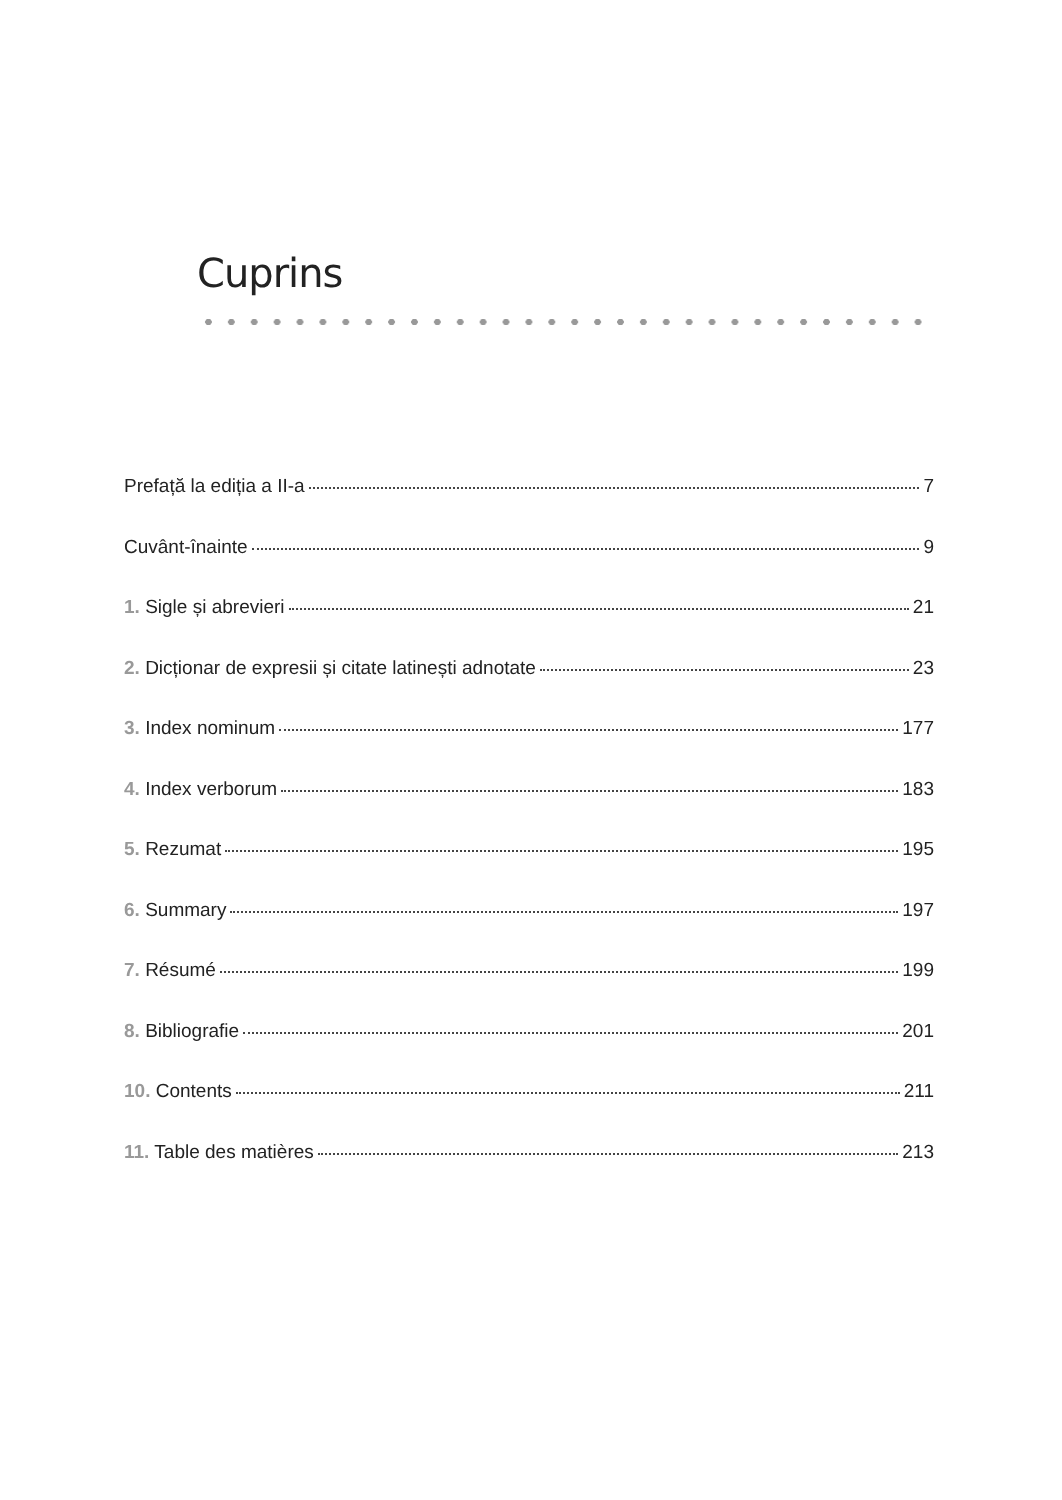Cuprins
Prefață la ediția a II-a 7
Cuvânt-înainte 9
1. Sigle și abrevieri 21
2. Dicționar de expresii și citate latinești adnotate 23
3. Index nominum 177
4. Index verborum 183
5. Rezumat 195
6. Summary 197
7. Résumé 199
8. Bibliografie 201
10. Contents 211
11. Table des matières 213